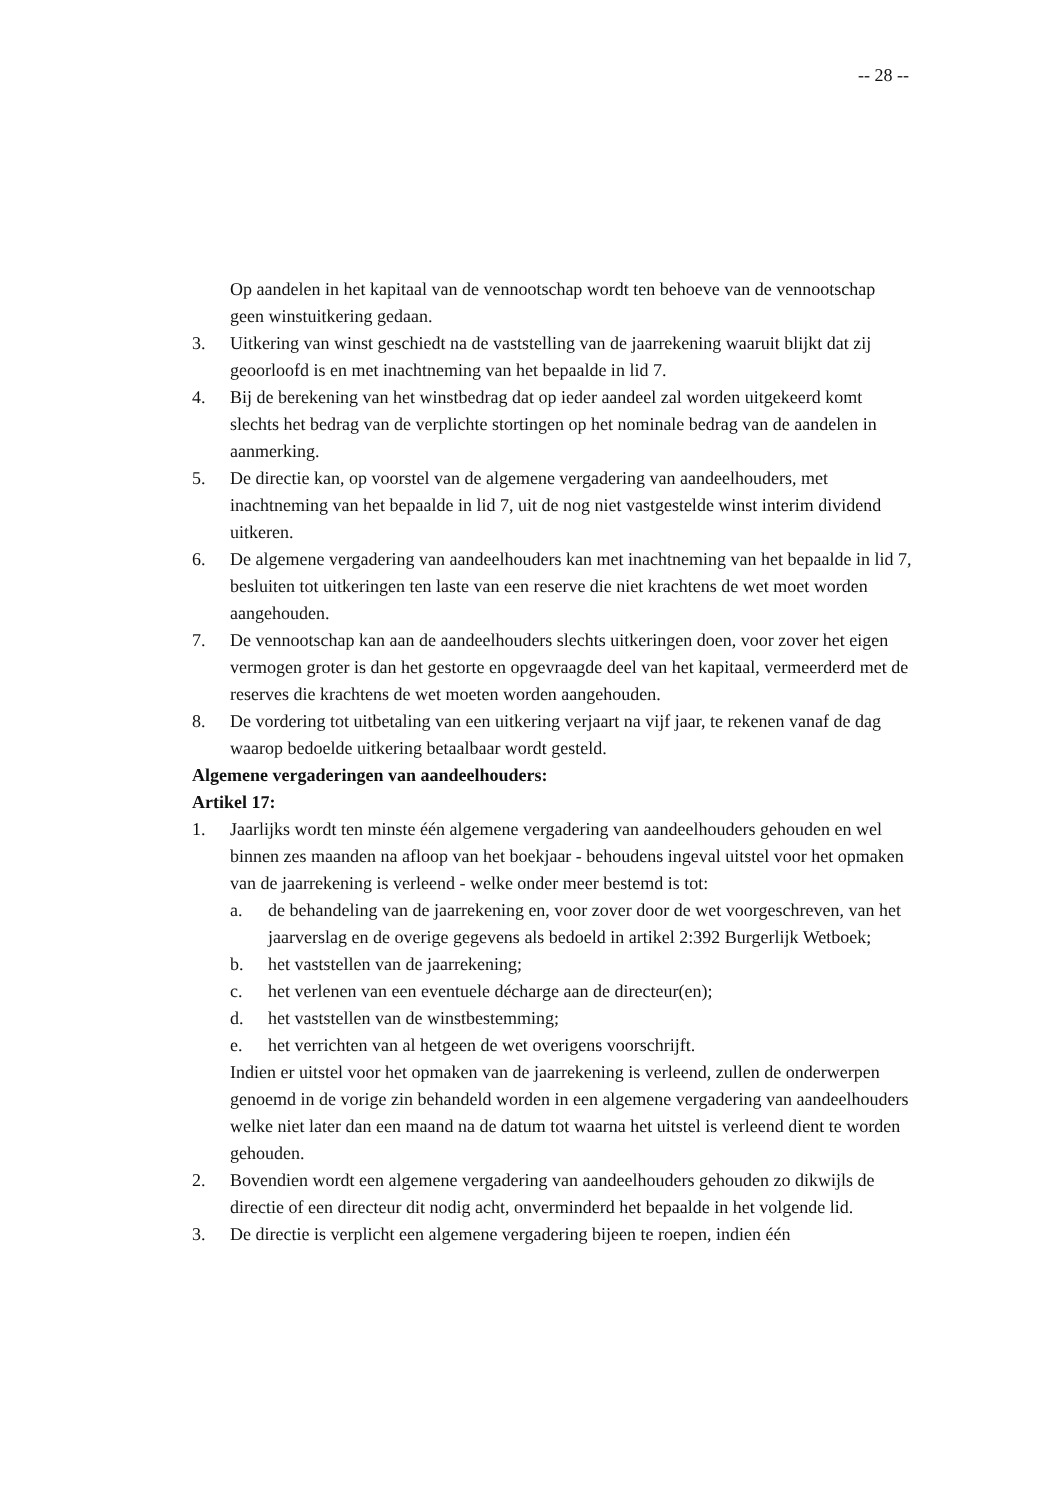-- 28 --
Op aandelen in het kapitaal van de vennootschap wordt ten behoeve van de vennootschap geen winstuitkering gedaan.
3. Uitkering van winst geschiedt na de vaststelling van de jaarrekening waaruit blijkt dat zij geoorloofd is en met inachtneming van het bepaalde in lid 7.
4. Bij de berekening van het winstbedrag dat op ieder aandeel zal worden uitgekeerd komt slechts het bedrag van de verplichte stortingen op het nominale bedrag van de aandelen in aanmerking.
5. De directie kan, op voorstel van de algemene vergadering van aandeelhouders, met inachtneming van het bepaalde in lid 7, uit de nog niet vastgestelde winst interim dividend uitkeren.
6. De algemene vergadering van aandeelhouders kan met inachtneming van het bepaalde in lid 7, besluiten tot uitkeringen ten laste van een reserve die niet krachtens de wet moet worden aangehouden.
7. De vennootschap kan aan de aandeelhouders slechts uitkeringen doen, voor zover het eigen vermogen groter is dan het gestorte en opgevraagde deel van het kapitaal, vermeerderd met de reserves die krachtens de wet moeten worden aangehouden.
8. De vordering tot uitbetaling van een uitkering verjaart na vijf jaar, te rekenen vanaf de dag waarop bedoelde uitkering betaalbaar wordt gesteld.
Algemene vergaderingen van aandeelhouders:
Artikel 17:
1. Jaarlijks wordt ten minste één algemene vergadering van aandeelhouders gehouden en wel binnen zes maanden na afloop van het boekjaar - behoudens ingeval uitstel voor het opmaken van de jaarrekening is verleend - welke onder meer bestemd is tot:
a. de behandeling van de jaarrekening en, voor zover door de wet voorgeschreven, van het jaarverslag en de overige gegevens als bedoeld in artikel 2:392 Burgerlijk Wetboek;
b. het vaststellen van de jaarrekening;
c. het verlenen van een eventuele décharge aan de directeur(en);
d. het vaststellen van de winstbestemming;
e. het verrichten van al hetgeen de wet overigens voorschrijft.
Indien er uitstel voor het opmaken van de jaarrekening is verleend, zullen de onderwerpen genoemd in de vorige zin behandeld worden in een algemene vergadering van aandeelhouders welke niet later dan een maand na de datum tot waarna het uitstel is verleend dient te worden gehouden.
2. Bovendien wordt een algemene vergadering van aandeelhouders gehouden zo dikwijls de directie of een directeur dit nodig acht, onverminderd het bepaalde in het volgende lid.
3. De directie is verplicht een algemene vergadering bijeen te roepen, indien één